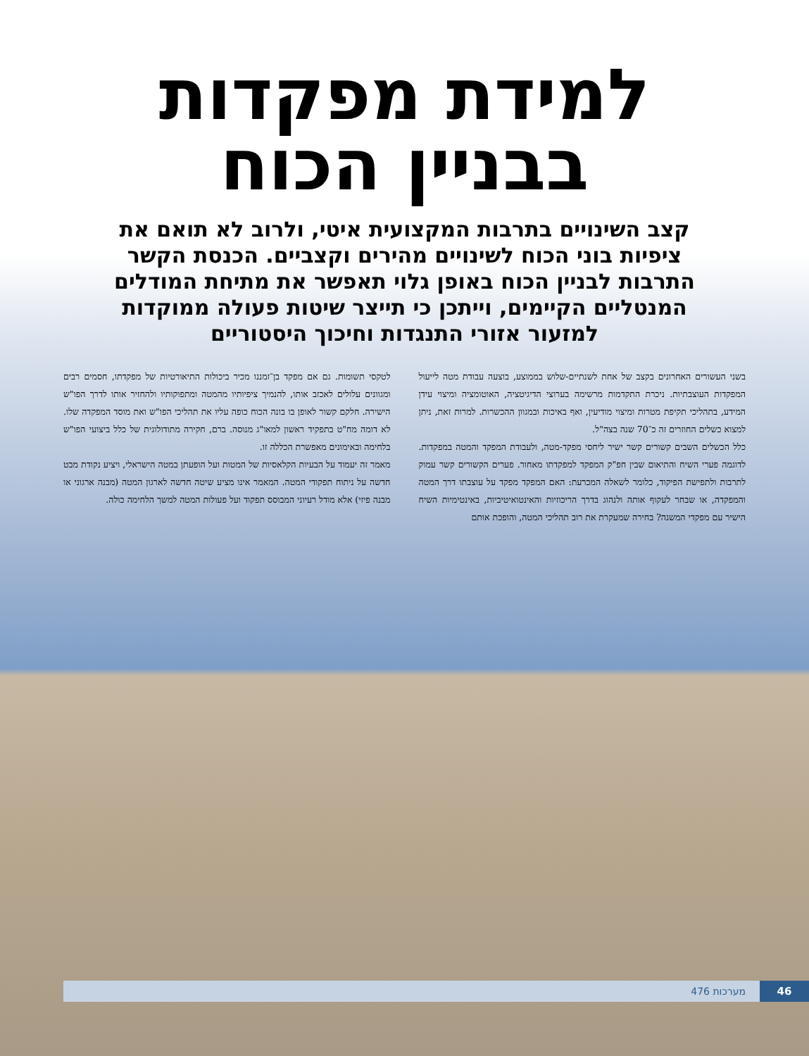למידת מפקדות
בבניין הכוח
קצב השינויים בתרבות המקצועית איטי, ולרוב לא תואם את ציפיות בוני הכוח לשינויים מהירים וקצביים. הכנסת הקשר התרבות לבניין הכוח באופן גלוי תאפשר את מתיחת המודלים המנטליים הקיימים, וייתכן כי תייצר שיטות פעולה ממוקדות למזעור אזורי התנגדות וחיכוך היסטוריים
בשני העשורים האחרונים בקצב של אחת לשנתיים-שלוש בממוצע, בוצעה עבודת מטה לייעול המפקדות העוצבתיות. ניכרת התקדמות מרשימה בערוצי הדיגיטציה, האוטומציה ומיצוי עידן המידע, בתהליכי תקיפת מטרות ומיצוי מודיעין, ואף באיכות ובמגוון ההכשרות. למרות זאת, ניתן למצוא כשלים החוזרים זה כ־70 שנה בצה"ל.
כלל הכשלים השבים קשורים קשר ישיר ליחסי מפקד-מטה, ולעבודת המפקד והמטה במפקדות. לדוגמה פערי השיח והתיאום שבין חפ"ק המפקד למפקדתו מאחור. פערים הקשורים קשר עמוק לתרבות ולתפישת הפיקוד, כלומר לשאלה המכרעת: האם המפקד מפקד על עוצבתו דרך המטה והמפקדה, או שבחר לעקוף אותה ולנהוג בדרך הריכוזיות והאינטואיטיביות, באינטימיות השיח הישיר עם מפקדי המשנה? בחירה שמעקרת את רוב תהליכי המטה, והופכת אותם
לטקסי תשומות. גם אם מפקד בן־זמננו מכיר ביכולות התיאורטיות של מפקדתו, חסמים רבים ומגוונים עלולים לאכזב אותו, להנמיך ציפיותיו מהמטה ומתפוקותיו ולהחזיר אותו לדרך הפו"ש הישירה. חלקם קשור לאופן בו בונה הכוח כופה עליו את תהליכי הפו"ש ואת מוסד המפקדה שלו. לא דומה מח"ט בתפקיד ראשון למאו"ג מנוסה. ברם, חקירה מתודולוגית של כלל ביצועי הפו"ש בלחימה ובאימונים מאפשרת הכללה זו.
מאמר זה יעמוד על הבעיות הקלאסיות של המטות ועל הופעתן במטה הישראלי, ויציע נקודת מבט חדשה על ניתוח תפקודי המטה. המאמר אינו מציע שיטה חדשה לארגון המטה (מבנה ארגוני או מבנה פיזי) אלא מודל רעיוני המבוסס תפקוד ועל פעולות המטה למשך הלחימה כולה.
46 מערכות 476